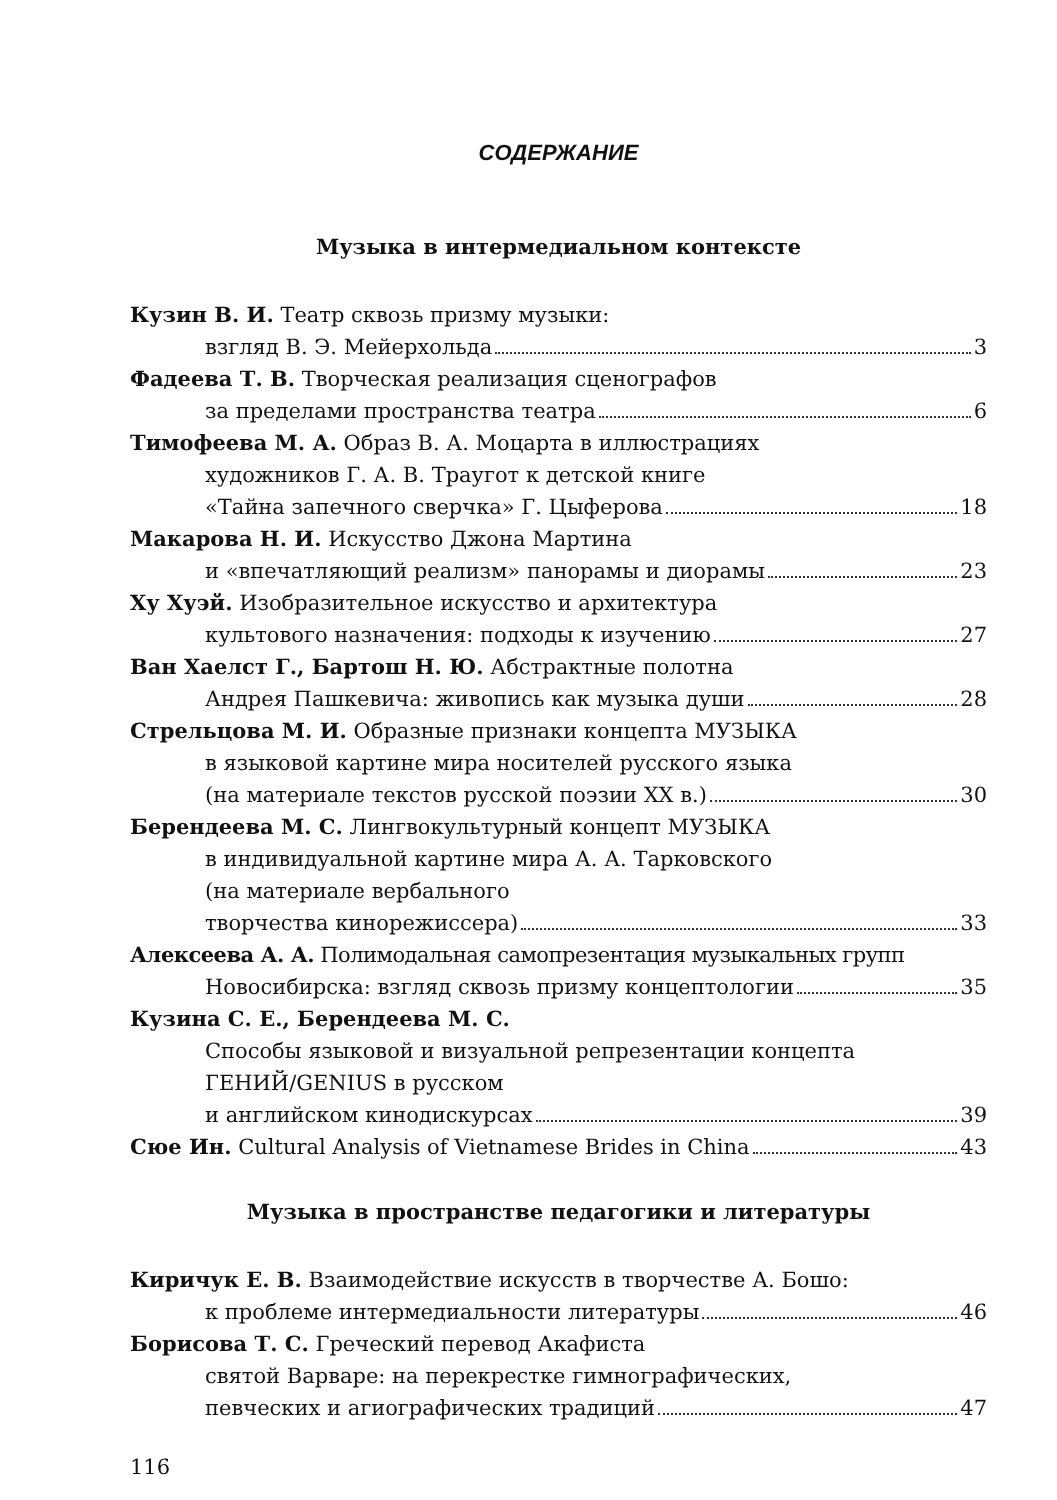СОДЕРЖАНИЕ
Музыка в интермедиальном контексте
Кузин В. И. Театр сквозь призму музыки:
взгляд В. Э. Мейерхольда 3
Фадеева Т. В. Творческая реализация сценографов
за пределами пространства театра 6
Тимофеева М. А. Образ В. А. Моцарта в иллюстрациях
художников Г. А. В. Траугот к детской книге
«Тайна запечного сверчка» Г. Цыферова 18
Макарова Н. И. Искусство Джона Мартина
и «впечатляющий реализм» панорамы и диорамы 23
Ху Хуэй. Изобразительное искусство и архитектура
культового назначения: подходы к изучению 27
Ван Хаелст Г., Бартош Н. Ю. Абстрактные полотна
Андрея Пашкевича: живопись как музыка души 28
Стрельцова М. И. Образные признаки концепта МУЗЫКА
в языковой картине мира носителей русского языка
(на материале текстов русской поэзии XX в.) 30
Берендеева М. С. Лингвокультурный концепт МУЗЫКА
в индивидуальной картине мира А. А. Тарковского
(на материале вербального
творчества кинорежиссера) 33
Алексеева А. А. Полимодальная самопрезентация музыкальных групп
Новосибирска: взгляд сквозь призму концептологии 35
Кузина С. Е., Берендеева М. С.
Способы языковой и визуальной репрезентации концепта
ГЕНИЙ/GENIUS в русском
и английском кинодискурсах 39
Сюе Ин. Cultural Analysis of Vietnamese Brides in China 43
Музыка в пространстве педагогики и литературы
Киричук Е. В. Взаимодействие искусств в творчестве А. Бошо:
к проблеме интермедиальности литературы 46
Борисова Т. С. Греческий перевод Акафиста
святой Варваре: на перекрестке гимнографических,
певческих и агиографических традиций 47
116